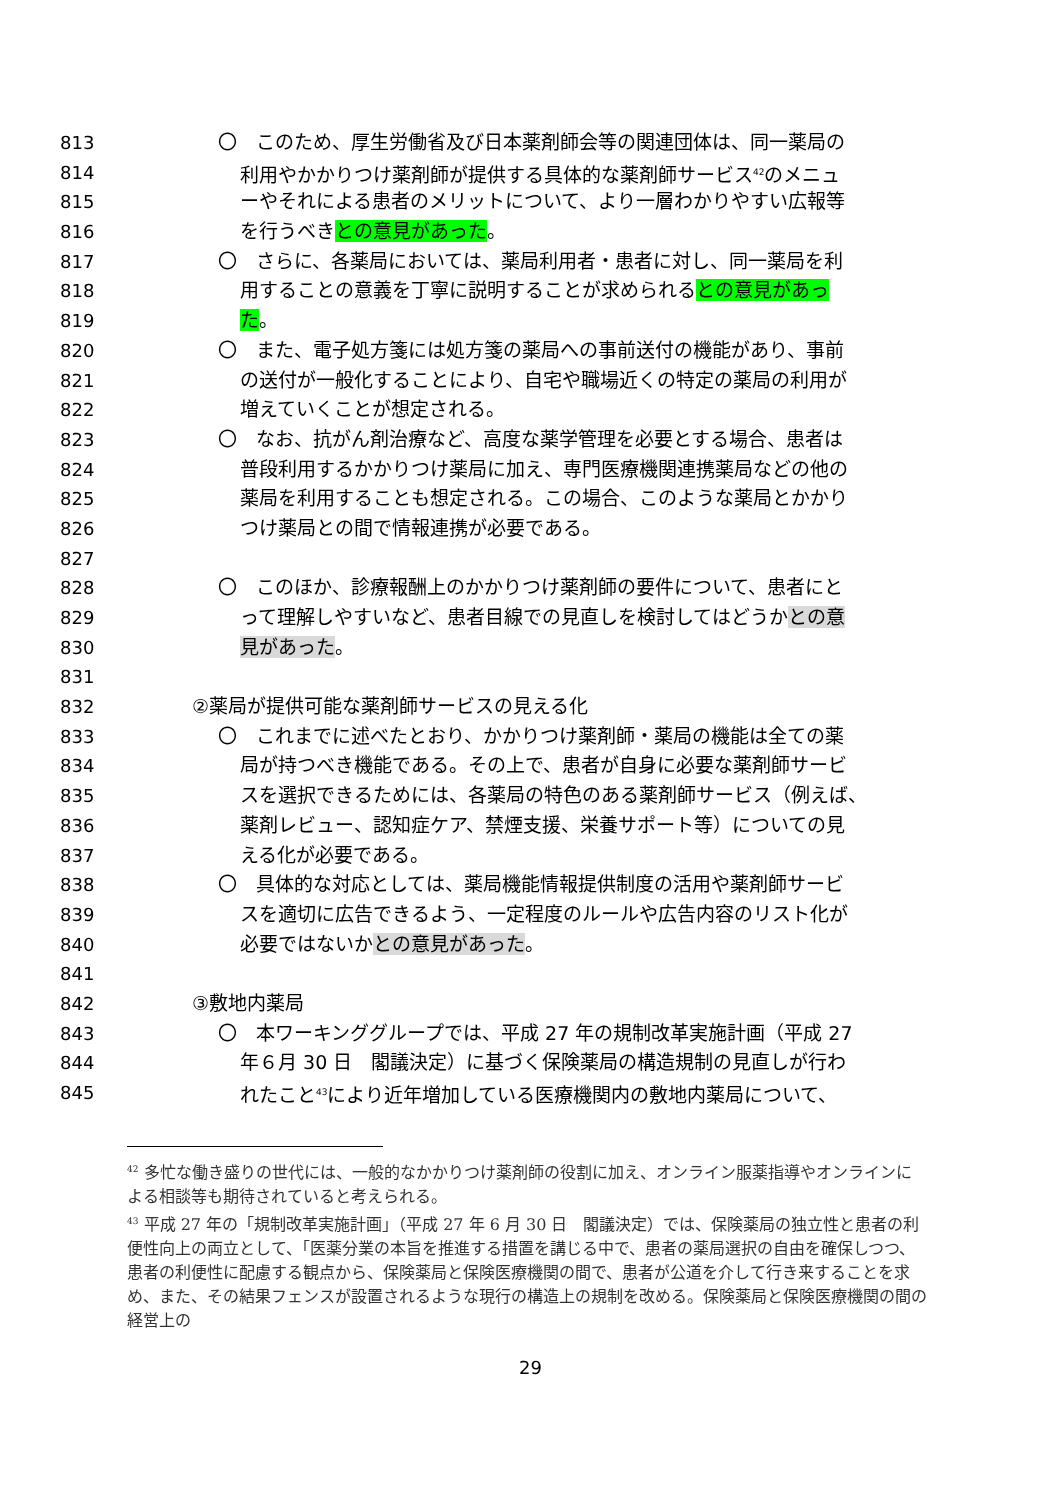813 〇　このため、厚生労働省及び日本薬剤師会等の関連団体は、同一薬局の
814 利用やかかりつけ薬剤師が提供する具体的な薬剤師サービス<sup>42</sup>のメニュ
815 ーやそれによる患者のメリットについて、より一層わかりやすい広報等
816 を行うべきとの意見があった。
817 〇　さらに、各薬局においては、薬局利用者・患者に対し、同一薬局を利
818 用することの意義を丁寧に説明することが求められるとの意見があっ
819 た。
820 〇　また、電子処方箋には処方箋の薬局への事前送付の機能があり、事前
821 の送付が一般化することにより、自宅や職場近くの特定の薬局の利用が
822 増えていくことが想定される。
823 〇　なお、抗がん剤治療など、高度な薬学管理を必要とする場合、患者は
824 普段利用するかかりつけ薬局に加え、専門医療機関連携薬局などの他の
825 薬局を利用することも想定される。この場合、このような薬局とかかり
826 つけ薬局との間で情報連携が必要である。
827
828 〇　このほか、診療報酬上のかかりつけ薬剤師の要件について、患者にと
829 って理解しやすいなど、患者目線での見直しを検討してはどうかとの意
830 見があった。
831
832 ②薬局が提供可能な薬剤師サービスの見える化
833 〇　これまでに述べたとおり、かかりつけ薬剤師・薬局の機能は全ての薬
834 局が持つべき機能である。その上で、患者が自身に必要な薬剤師サービ
835 スを選択できるためには、各薬局の特色のある薬剤師サービス（例えば、
836 薬剤レビュー、認知症ケア、禁煙支援、栄養サポート等）についての見
837 える化が必要である。
838 〇　具体的な対応としては、薬局機能情報提供制度の活用や薬剤師サービ
839 スを適切に広告できるよう、一定程度のルールや広告内容のリスト化が
840 必要ではないかとの意見があった。
841
842 ③敷地内薬局
843 〇　本ワーキンググループでは、平成 27 年の規制改革実施計画（平成 27
844 年６月 30 日　閣議決定）に基づく保険薬局の構造規制の見直しが行わ
845 れたこと<sup>43</sup>により近年増加している医療機関内の敷地内薬局について、
<sup>42</sup> 多忙な働き盛りの世代には、一般的なかかりつけ薬剤師の役割に加え、オンライン服薬指導やオンラインによる相談等も期待されていると考えられる。
<sup>43</sup> 平成 27 年の「規制改革実施計画」（平成 27 年 6 月 30 日　閣議決定）では、保険薬局の独立性と患者の利便性向上の両立として、「医薬分業の本旨を推進する措置を講じる中で、患者の薬局選択の自由を確保しつつ、患者の利便性に配慮する観点から、保険薬局と保険医療機関の間で、患者が公道を介して行き来することを求め、また、その結果フェンスが設置されるような現行の構造上の規制を改める。保険薬局と保険医療機関の間の経営上の
29